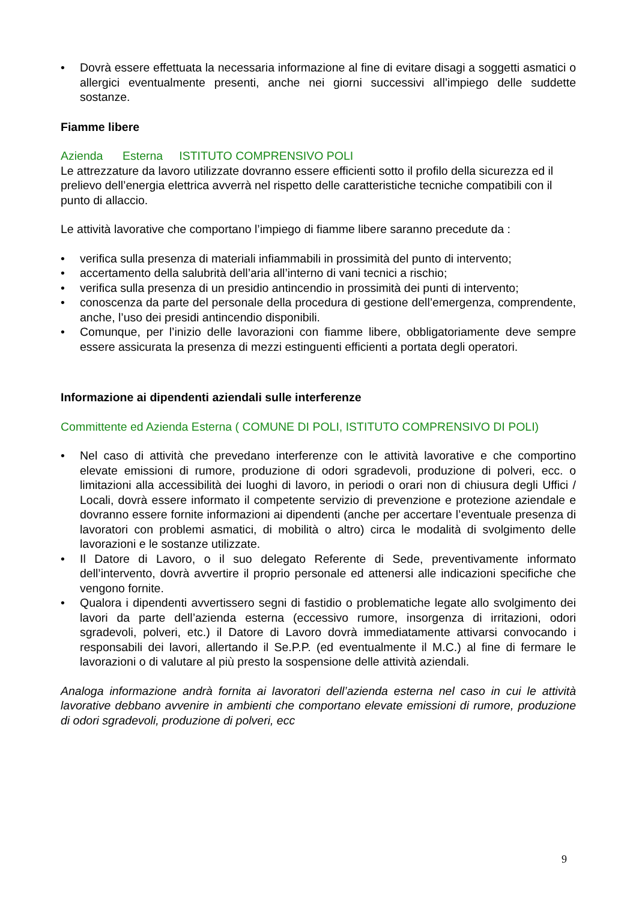• Dovrà essere effettuata la necessaria informazione al fine di evitare disagi a soggetti asmatici o allergici eventualmente presenti, anche nei giorni successivi all’impiego delle suddette sostanze.
Fiamme libere
Azienda Esterna ISTITUTO COMPRENSIVO POLI
Le attrezzature da lavoro utilizzate dovranno essere efficienti sotto il profilo della sicurezza ed il prelievo dell’energia elettrica avverrà nel rispetto delle caratteristiche tecniche compatibili con il punto di allaccio.
Le attività lavorative che comportano l’impiego di fiamme libere saranno precedute da :
• verifica sulla presenza di materiali infiammabili in prossimità del punto di intervento;
• accertamento della salubrità dell’aria all’interno di vani tecnici a rischio;
• verifica sulla presenza di un presidio antincendio in prossimità dei punti di intervento;
• conoscenza da parte del personale della procedura di gestione dell’emergenza, comprendente, anche, l’uso dei presidi antincendio disponibili.
• Comunque, per l’inizio delle lavorazioni con fiamme libere, obbligatoriamente deve sempre essere assicurata la presenza di mezzi estinguenti efficienti a portata degli operatori.
Informazione ai dipendenti aziendali sulle interferenze
Committente ed Azienda Esterna ( COMUNE DI POLI, ISTITUTO COMPRENSIVO DI POLI)
• Nel caso di attività che prevedano interferenze con le attività lavorative e che comportino elevate emissioni di rumore, produzione di odori sgradevoli, produzione di polveri, ecc. o limitazioni alla accessibilità dei luoghi di lavoro, in periodi o orari non di chiusura degli Uffici / Locali, dovrà essere informato il competente servizio di prevenzione e protezione aziendale e dovranno essere fornite informazioni ai dipendenti (anche per accertare l’eventuale presenza di lavoratori con problemi asmatici, di mobilità o altro) circa le modalità di svolgimento delle lavorazioni e le sostanze utilizzate.
• Il Datore di Lavoro, o il suo delegato Referente di Sede, preventivamente informato dell’intervento, dovrà avvertire il proprio personale ed attenersi alle indicazioni specifiche che vengono fornite.
• Qualora i dipendenti avvertissero segni di fastidio o problematiche legate allo svolgimento dei lavori da parte dell’azienda esterna (eccessivo rumore, insorgenza di irritazioni, odori sgradevoli, polveri, etc.) il Datore di Lavoro dovrà immediatamente attivarsi convocando i responsabili dei lavori, allertando il Se.P.P. (ed eventualmente il M.C.) al fine di fermare le lavorazioni o di valutare al più presto la sospensione delle attività aziendali.
Analoga informazione andrà fornita ai lavoratori dell’azienda esterna nel caso in cui le attività lavorative debbano avvenire in ambienti che comportano elevate emissioni di rumore, produzione di odori sgradevoli, produzione di polveri, ecc
9